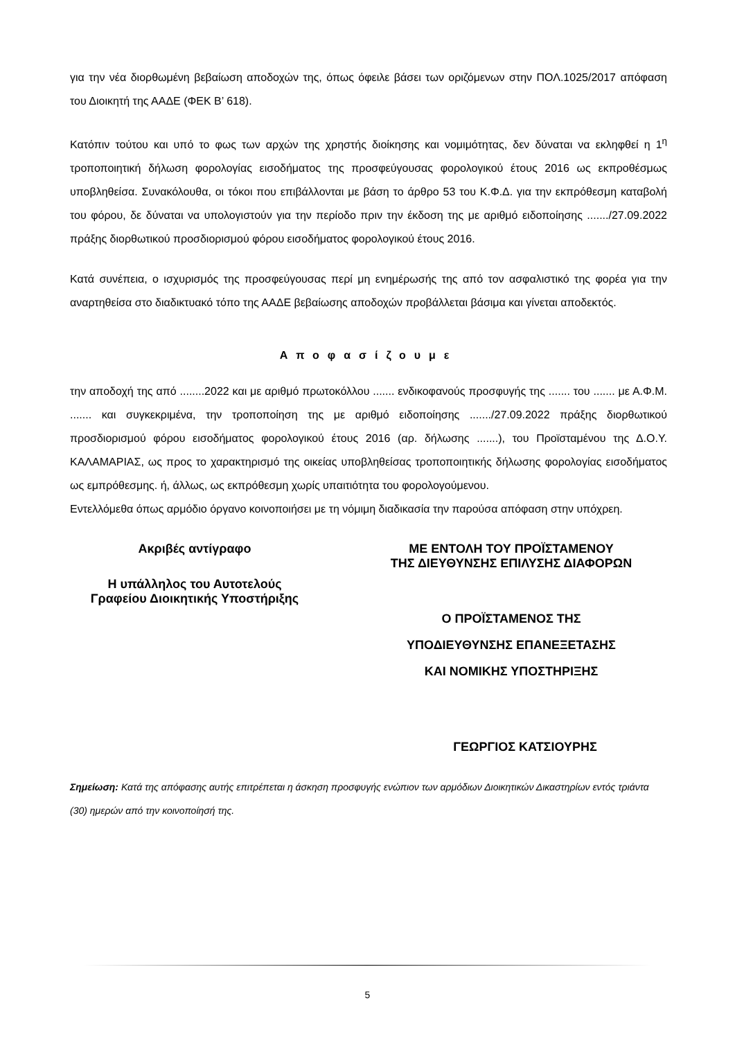για την νέα διορθωμένη βεβαίωση αποδοχών της, όπως όφειλε βάσει των οριζόμενων στην ΠΟΛ.1025/2017 απόφαση του Διοικητή της ΑΑΔΕ (ΦΕΚ Β’ 618).
Κατόπιν τούτου και υπό το φως των αρχών της χρηστής διοίκησης και νομιμότητας, δεν δύναται να εκληφθεί η 1<sup>η</sup> τροποποιητική δήλωση φορολογίας εισοδήματος της προσφεύγουσας φορολογικού έτους 2016 ως εκπροθέσμως υποβληθείσα. Συνακόλουθα, οι τόκοι που επιβάλλονται με βάση το άρθρο 53 του Κ.Φ.Δ. για την εκπρόθεσμη καταβολή του φόρου, δε δύναται να υπολογιστούν για την περίοδο πριν την έκδοση της με αριθμό ειδοποίησης ......./27.09.2022 πράξης διορθωτικού προσδιορισμού φόρου εισοδήματος φορολογικού έτους 2016.
Κατά συνέπεια, ο ισχυρισμός της προσφεύγουσας περί μη ενημέρωσής της από τον ασφαλιστικό της φορέα για την αναρτηθείσα στο διαδικτυακό τόπο της ΑΑΔΕ βεβαίωσης αποδοχών προβάλλεται βάσιμα και γίνεται αποδεκτός.
Αποφασίζουμε
την αποδοχή της από ........2022 και με αριθμό πρωτοκόλλου ....... ενδικοφανούς προσφυγής της ....... του ....... με Α.Φ.Μ. ....... και συγκεκριμένα, την τροποποίηση της με αριθμό ειδοποίησης ......./27.09.2022 πράξης διορθωτικού προσδιορισμού φόρου εισοδήματος φορολογικού έτους 2016 (αρ. δήλωσης .......), του Προϊσταμένου της Δ.Ο.Υ. ΚΑΛΑΜΑΡΙΑΣ, ως προς το χαρακτηρισμό της οικείας υποβληθείσας τροποποιητικής δήλωσης φορολογίας εισοδήματος ως εμπρόθεσμης. ή, άλλως, ως εκπρόθεσμη χωρίς υπαιτιότητα του φορολογούμενου.
Εντελλόμεθα όπως αρμόδιο όργανο κοινοποιήσει με τη νόμιμη διαδικασία την παρούσα απόφαση στην υπόχρεη.
Ακριβές αντίγραφο
Η υπάλληλος του Αυτοτελούς
Γραφείου Διοικητικής Υποστήριξης
ΜΕ ΕΝΤΟΛΗ ΤΟΥ ΠΡΟΪΣΤΑΜΕΝΟΥ
ΤΗΣ ΔΙΕΥΘΥΝΣΗΣ ΕΠΙΛΥΣΗΣ ΔΙΑΦΟΡΩΝ
Ο ΠΡΟΪΣΤΑΜΕΝΟΣ ΤΗΣ
ΥΠΟΔΙΕΥΘΥΝΣΗΣ ΕΠΑΝΕΞΕΤΑΣΗΣ
ΚΑΙ ΝΟΜΙΚΗΣ ΥΠΟΣΤΗΡΙΞΗΣ
ΓΕΩΡΓΙΟΣ ΚΑΤΣΙΟΥΡΗΣ
Σημείωση: Κατά της απόφασης αυτής επιτρέπεται η άσκηση προσφυγής ενώπιον των αρμόδιων Διοικητικών Δικαστηρίων εντός τριάντα (30) ημερών από την κοινοποίησή της.
5